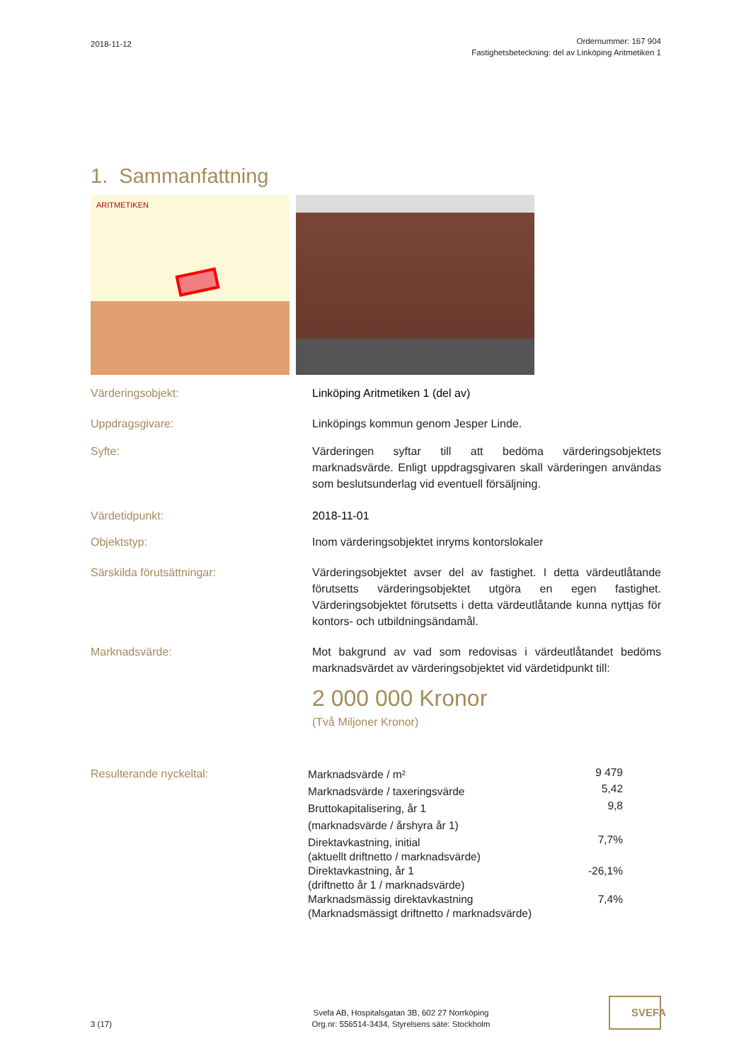2018-11-12
Ordernummer: 167 904
Fastighetsbeteckning: del av Linköping Aritmetiken 1
1. Sammanfattning
ARITMETIKEN
Värderingsobjekt: Linköping Aritmetiken 1 (del av)
Uppdragsgivare: Linköpings kommun genom Jesper Linde.
Syfte: Värderingen syftar till att bedöma värderingsobjektets marknadsvärde. Enligt uppdragsgivaren skall värderingen användas som beslutsunderlag vid eventuell försäljning.
Värdetidpunkt: 2018-11-01
Objektstyp: Inom värderingsobjektet inryms kontorslokaler
Särskilda förutsättningar: Värderingsobjektet avser del av fastighet. I detta värdeutlåtande förutsetts värderingsobjektet utgöra en egen fastighet. Värderingsobjektet förutsetts i detta värdeutlåtande kunna nyttjas för kontors- och utbildningsändamål.
Marknadsvärde: Mot bakgrund av vad som redovisas i värdeutlåtandet bedöms marknadsvärdet av värderingsobjektet vid värdetidpunkt till:
2 000 000 Kronor
(Två Miljoner Kronor)
Resulterande nyckeltal:
| Marknadsvärde / m² | 9 479 |
| Marknadsvärde / taxeringsvärde | 5,42 |
| Bruttokapitalisering, år 1 | 9,8 |
| (marknadsvärde / årshyra år 1) | |
| Direktavkastning, initial | 7,7% |
| (aktuellt driftnetto / marknadsvärde) | |
| Direktavkastning, år 1 | -26,1% |
| (driftnetto år 1 / marknadsvärde) | |
| Marknadsmässig direktavkastning | 7,4% |
| (Marknadsmässigt driftnetto / marknadsvärde) | |
3 (17)
Svefa AB, Hospitalsgatan 3B, 602 27 Norrköping
Org.nr: 556514-3434, Styrelsens säte: Stockholm
SVEFA